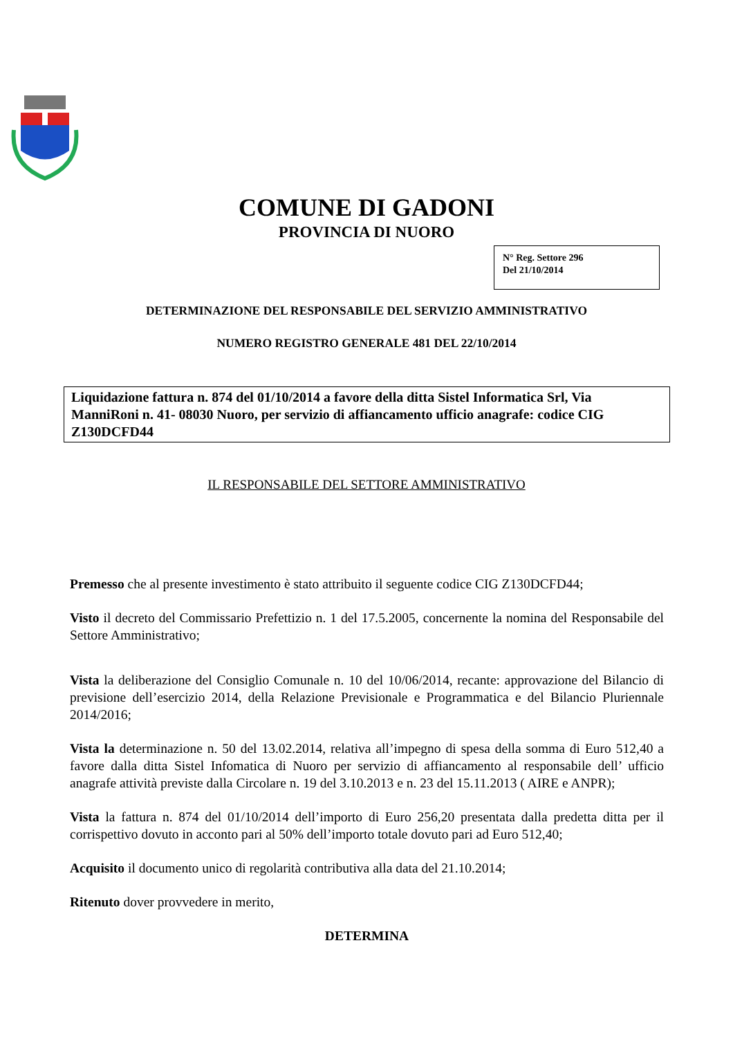COMUNE DI GADONI
PROVINCIA DI NUORO
N° Reg. Settore 296
Del 21/10/2014
DETERMINAZIONE DEL RESPONSABILE DEL SERVIZIO AMMINISTRATIVO
NUMERO REGISTRO GENERALE 481 DEL 22/10/2014
Liquidazione fattura n. 874 del 01/10/2014 a favore della ditta Sistel Informatica Srl, Via ManniRoni n. 41- 08030 Nuoro, per servizio di affiancamento ufficio anagrafe: codice CIG Z130DCFD44
IL RESPONSABILE DEL SETTORE AMMINISTRATIVO
Premesso che al presente investimento è stato attribuito il seguente codice CIG Z130DCFD44;
Visto il decreto del Commissario Prefettizio n. 1 del 17.5.2005, concernente la nomina del Responsabile del Settore Amministrativo;
Vista la deliberazione del Consiglio Comunale n. 10 del 10/06/2014, recante: approvazione del Bilancio di previsione dell’esercizio 2014, della Relazione Previsionale e Programmatica e del Bilancio Pluriennale 2014/2016;
Vista la determinazione n. 50 del 13.02.2014, relativa all’impegno di spesa della somma di Euro 512,40 a favore dalla ditta Sistel Infomatica di Nuoro per servizio di affiancamento al responsabile dell’ ufficio anagrafe attività previste dalla Circolare n. 19 del 3.10.2013 e n. 23 del 15.11.2013 ( AIRE e ANPR);
Vista la fattura n. 874 del 01/10/2014 dell’importo di Euro 256,20 presentata dalla predetta ditta per il corrispettivo dovuto in acconto pari al 50% dell’importo totale dovuto pari ad Euro 512,40;
Acquisito il documento unico di regolarità contributiva alla data del 21.10.2014;
Ritenuto dover provvedere in merito,
DETERMINA